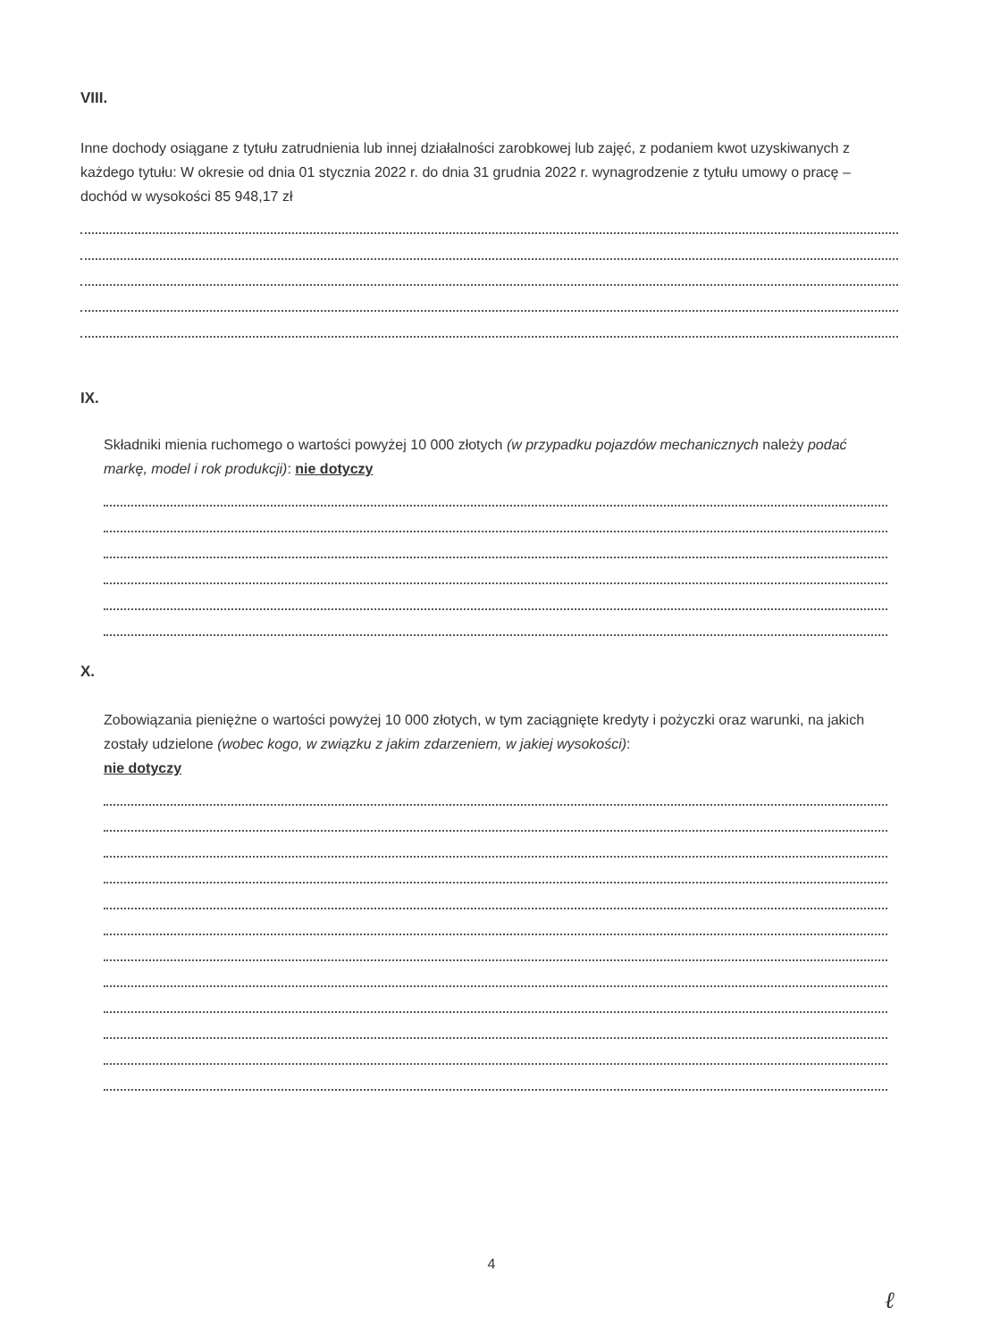VIII.
Inne dochody osiągane z tytułu zatrudnienia lub innej działalności zarobkowej lub zajęć, z podaniem kwot uzyskiwanych z każdego tytułu: W okresie od dnia 01 stycznia 2022 r. do dnia 31 grudnia 2022 r. wynagrodzenie z tytułu umowy o pracę – dochód w wysokości 85 948,17 zł
IX.
Składniki mienia ruchomego o wartości powyżej 10 000 złotych (w przypadku pojazdów mechanicznych należy podać markę, model i rok produkcji): nie dotyczy
X.
Zobowiązania pieniężne o wartości powyżej 10 000 złotych, w tym zaciągnięte kredyty i pożyczki oraz warunki, na jakich zostały udzielone (wobec kogo, w związku z jakim zdarzeniem, w jakiej wysokości):
nie dotyczy
4
ℓ